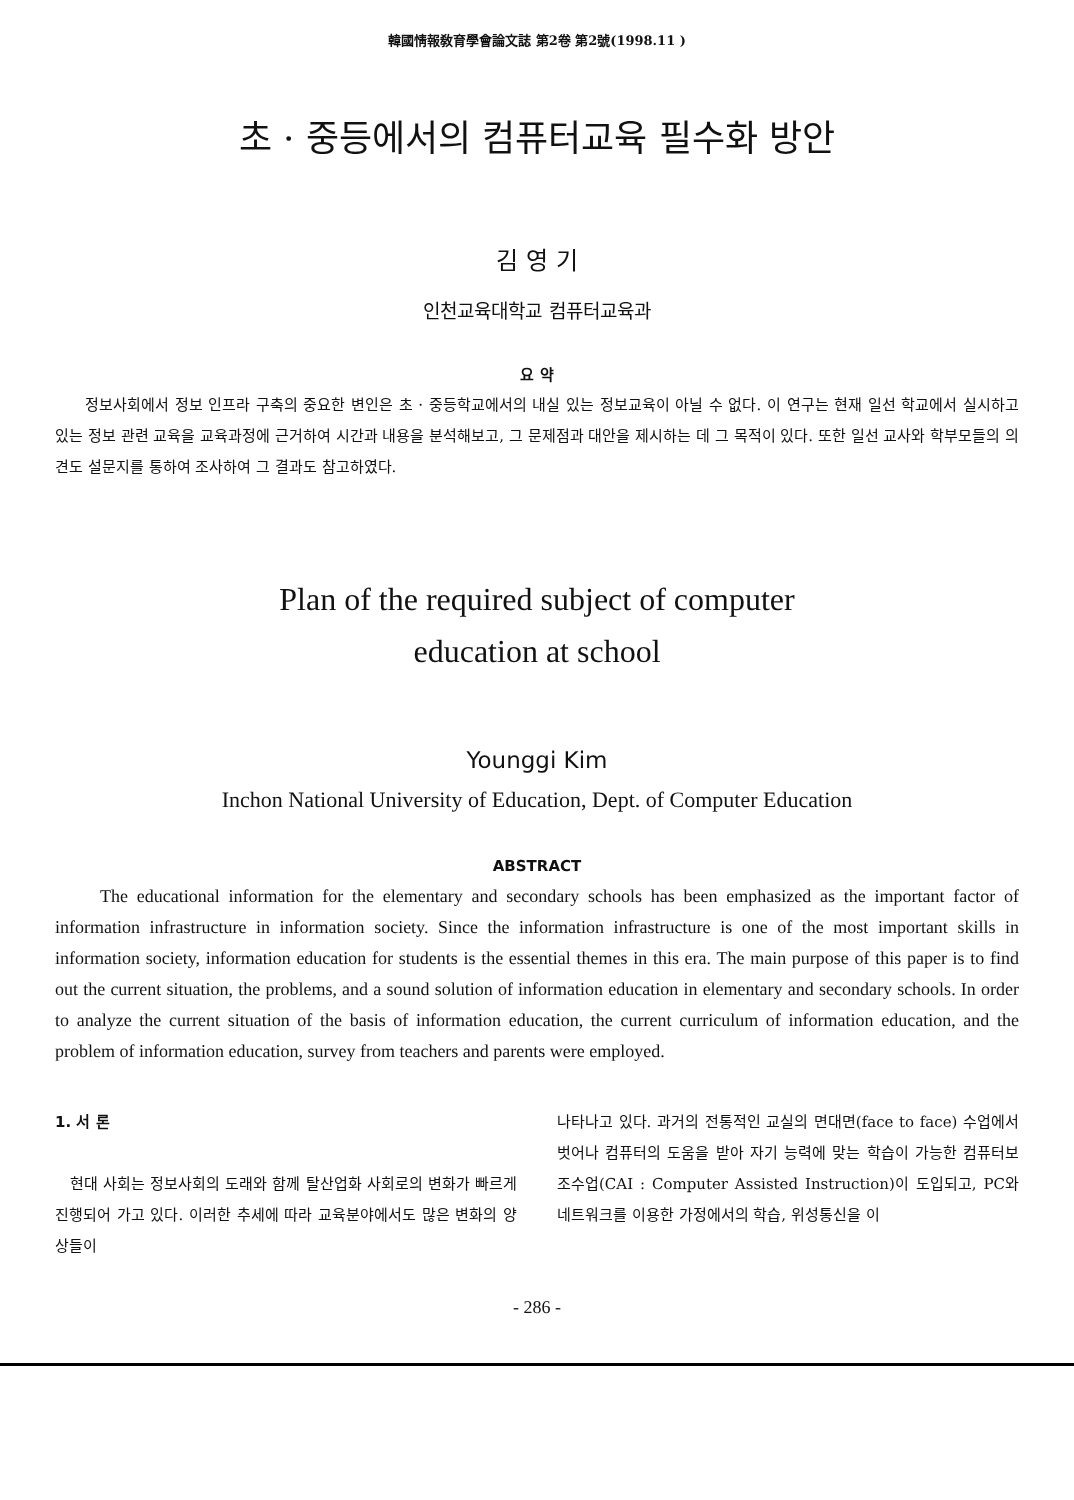韓國情報敎育學會論文誌 第2卷 第2號(1998.11 )
초 · 중등에서의 컴퓨터교육 필수화 방안
김 영 기
인천교육대학교 컴퓨터교육과
요 약
정보사회에서 정보 인프라 구축의 중요한 변인은 초 · 중등학교에서의 내실 있는 정보교육이 아닐 수 없다. 이 연구는 현재 일선 학교에서 실시하고 있는 정보 관련 교육을 교육과정에 근거하여 시간과 내용을 분석해보고, 그 문제점과 대안을 제시하는 데 그 목적이 있다. 또한 일선 교사와 학부모들의 의견도 설문지를 통하여 조사하여 그 결과도 참고하였다.
Plan of the required subject of computer
education at school
Younggi Kim
Inchon National University of Education, Dept. of Computer Education
ABSTRACT
The educational information for the elementary and secondary schools has been emphasized as the important factor of information infrastructure in information society. Since the information infrastructure is one of the most important skills in information society, information education for students is the essential themes in this era. The main purpose of this paper is to find out the current situation, the problems, and a sound solution of information education in elementary and secondary schools. In order to analyze the current situation of the basis of information education, the current curriculum of information education, and the problem of information education, survey from teachers and parents were employed.
1. 서 론
현대 사회는 정보사회의 도래와 함께 탈산업화 사회로의 변화가 빠르게 진행되어 가고 있다. 이러한 추세에 따라 교육분야에서도 많은 변화의 양상들이
나타나고 있다. 과거의 전통적인 교실의 면대면(face to face) 수업에서 벗어나 컴퓨터의 도움을 받아 자기 능력에 맞는 학습이 가능한 컴퓨터보조수업(CAI : Computer Assisted Instruction)이 도입되고, PC와 네트워크를 이용한 가정에서의 학습, 위성통신을 이
- 286 -